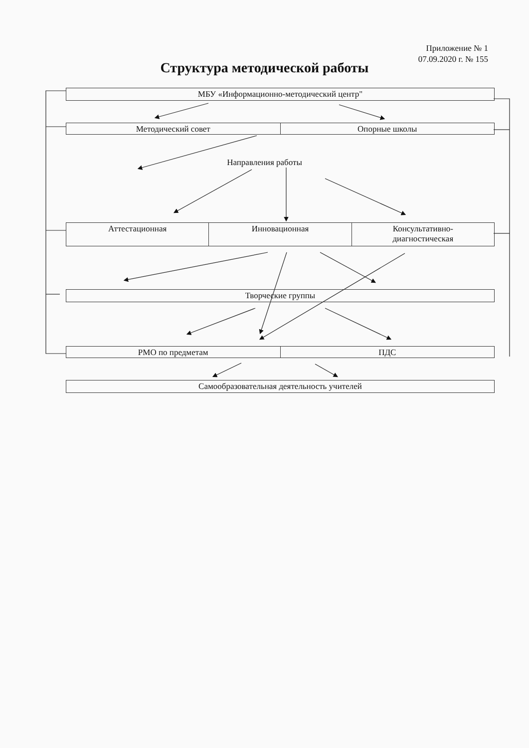Приложение № 1
07.09.2020 г. № 155
Структура методической работы
МБУ «Информационно-методический центр"
Методический совет Опорные школы
Направления работы
Аттестационная Инновационная Консультативно-
диагностическая
Творческие группы
РМО по предметам ПДС
Самообразовательная деятельность учителей